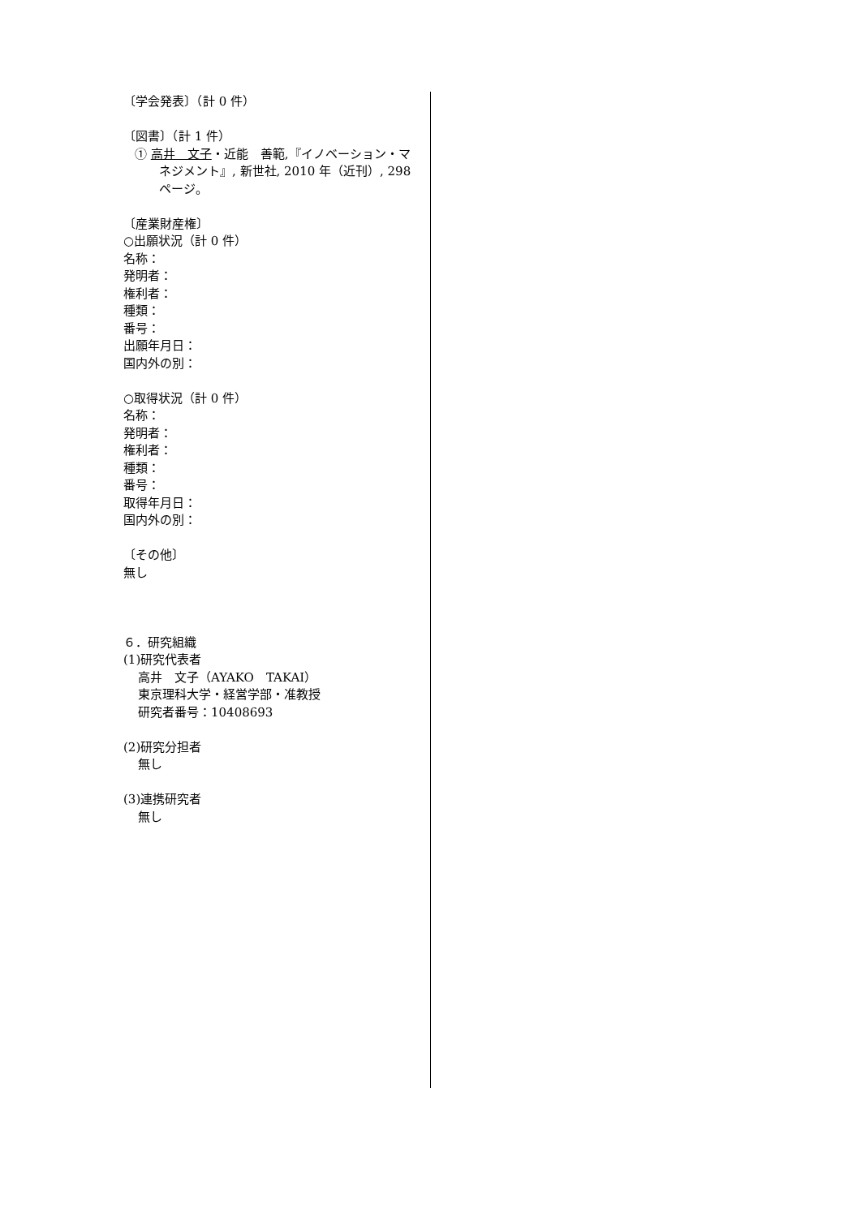〔学会発表〕（計 0 件）
〔図書〕（計 1 件）
① 高井　文子・近能　善範,『イノベーション・マネジメント』, 新世社, 2010 年（近刊）, 298 ページ。
〔産業財産権〕
○出願状況（計 0 件）
名称：
発明者：
権利者：
種類：
番号：
出願年月日：
国内外の別：
○取得状況（計 0 件）
名称：
発明者：
権利者：
種類：
番号：
取得年月日：
国内外の別：
〔その他〕
無し
６．研究組織
(1)研究代表者
高井　文子（AYAKO　TAKAI）
東京理科大学・経営学部・准教授
研究者番号：10408693
(2)研究分担者
無し
(3)連携研究者
無し